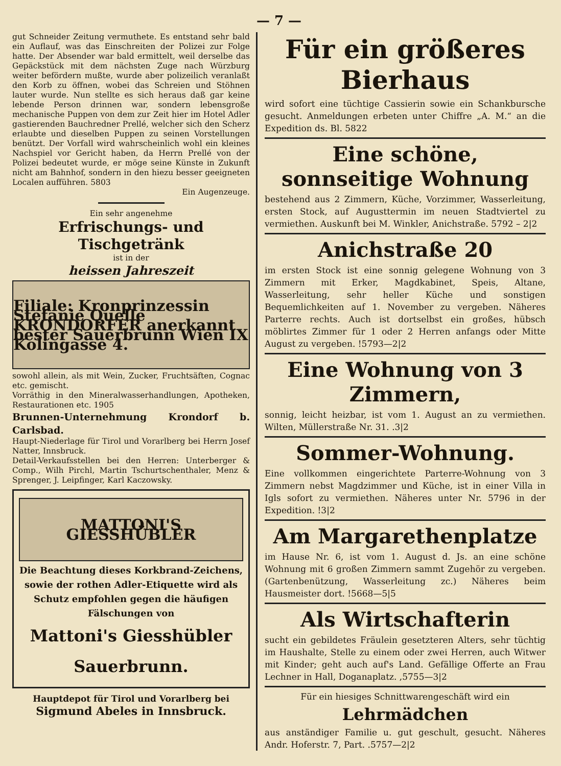— 7 —
gut Schneider Zeitung vermuthete. Es entstand sehr bald ein Auflauf, was das Einschreiten der Polizei zur Folge hatte. Der Absender war bald ermittelt, weil derselbe das Gepäckstück mit dem nächsten Zuge nach Würzburg weiter befördern mußte, wurde aber polizeilich veranlaßt den Korb zu öffnen, wobei das Schreien und Stöhnen lauter wurde. Nun stellte es sich heraus daß gar keine lebende Person drinnen war, sondern lebensgroße mechanische Puppen von dem zur Zeit hier im Hotel Adler gastierenden Bauchredner Prellé, welcher sich den Scherz erlaubte und dieselben Puppen zu seinen Vorstellungen benützt. Der Vorfall wird wahrscheinlich wohl ein kleines Nachspiel vor Gericht haben, da Herrn Prellé von der Polizei bedeutet wurde, er möge seine Künste in Zukunft nicht am Bahnhof, sondern in den hiezu besser geeigneten Localen aufführen. 5803
Ein Augenzeuge.
Ein sehr angenehme
Erfrischungs- und Tischgetränk
ist in der
heissen Jahreszeit
Filiale: Kronprinzessin Stefanie Quelle KRONDORFER anerkannt bester Sauerbrunn Wien IX Kolingasse 4.
sowohl allein, als mit Wein, Zucker, Fruchtsäften, Cognac etc. gemischt.
Vorräthig in den Mineralwasserhandlungen, Apotheken, Restaurationen etc. 1905
Brunnen-Unternehmung Krondorf b. Carlsbad.
Haupt-Niederlage für Tirol und Vorarlberg bei Herrn Josef Natter, Innsbruck.
Detail-Verkaufsstellen bei den Herren: Unterberger & Comp., Wilh Pirchl, Martin Tschurtschenthaler, Menz & Sprenger, J. Leipfinger, Karl Kaczowsky.
MATTONI'S GIESSHÜBLER
Die Beachtung dieses Korkbrand-Zeichens, sowie der rothen Adler-Etiquette wird als Schutz empfohlen gegen die häufigen Fälschungen von
Mattoni's Giesshübler Sauerbrunn.
Hauptdepot für Tirol und Vorarlberg bei
Sigmund Abeles in Innsbruck.
Für ein größeres Bierhaus
wird sofort eine tüchtige Cassierin sowie ein Schankbursche gesucht. Anmeldungen erbeten unter Chiffre „A. M.“ an die Expedition ds. Bl. 5822
Eine schöne, sonnseitige Wohnung
bestehend aus 2 Zimmern, Küche, Vorzimmer, Wasserleitung, ersten Stock, auf Augusttermin im neuen Stadtviertel zu vermiethen. Auskunft bei M. Winkler, Anichstraße. 5792 – 2|2
Anichstraße 20
im ersten Stock ist eine sonnig gelegene Wohnung von 3 Zimmern mit Erker, Magdkabinet, Speis, Altane, Wasserleitung, sehr heller Küche und sonstigen Bequemlichkeiten auf 1. November zu vergeben. Näheres Parterre rechts. Auch ist dortselbst ein großes, hübsch möblirtes Zimmer für 1 oder 2 Herren anfangs oder Mitte August zu vergeben. !5793—2|2
Eine Wohnung von 3 Zimmern,
sonnig, leicht heizbar, ist vom 1. August an zu vermiethen. Wilten, Müllerstraße Nr. 31. .3|2
Sommer-Wohnung.
Eine vollkommen eingerichtete Parterre-Wohnung von 3 Zimmern nebst Magdzimmer und Küche, ist in einer Villa in Igls sofort zu vermiethen. Näheres unter Nr. 5796 in der Expedition. !3|2
Am Margarethenplatze
im Hause Nr. 6, ist vom 1. August d. Js. an eine schöne Wohnung mit 6 großen Zimmern sammt Zugehör zu vergeben. (Gartenbenützung, Wasserleitung zc.) Näheres beim Hausmeister dort. !5668—5|5
Als Wirtschafterin
sucht ein gebildetes Fräulein gesetzteren Alters, sehr tüchtig im Haushalte, Stelle zu einem oder zwei Herren, auch Witwer mit Kinder; geht auch auf's Land. Gefällige Offerte an Frau Lechner in Hall, Doganaplatz. ,5755—3|2
Für ein hiesiges Schnittwarengeschäft wird ein
Lehrmädchen
aus anständiger Familie u. gut geschult, gesucht. Näheres Andr. Hoferstr. 7, Part. .5757—2|2